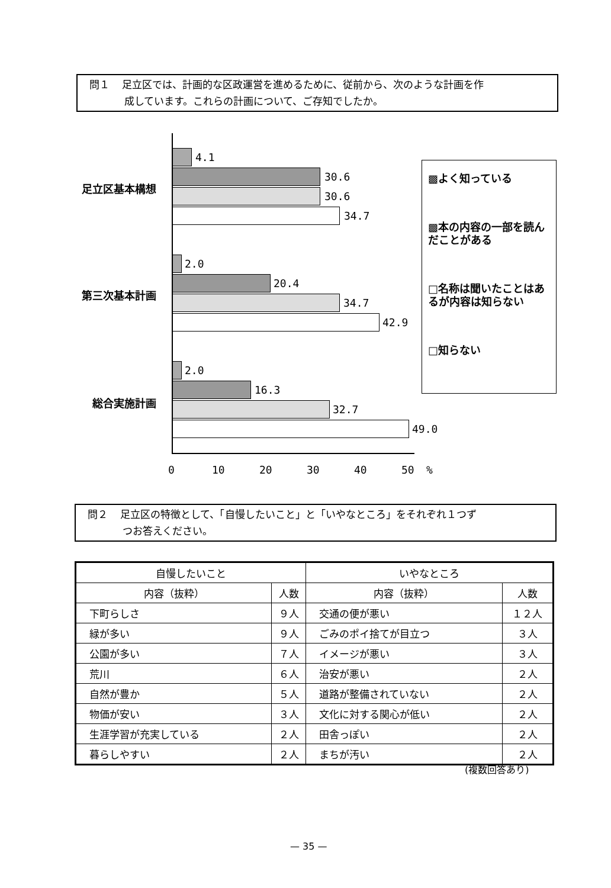問１ 足立区では、計画的な区政運営を進めるために、従前から、次のような計画を作
成しています。これらの計画について、ご存知でしたか。
足立区基本構想
第三次基本計画
総合実施計画
4.1
30.6
30.6
34.7
2.0
20.4
34.7
42.9
2.0
16.3
32.7
49.0
0 10 20 30 40 50 %
▩よく知っている
▩本の内容の一部を読んだことがある
□名称は聞いたことはあるが内容は知らない
□知らない
問２ 足立区の特徴として、「自慢したいこと」と「いやなところ」をそれぞれ１つず
つお答えください。
| 自慢したいこと | | いやなところ | |
| --- | --- | --- | --- |
| 内容（抜粋） | 人数 | 内容（抜粋） | 人数 |
| 下町らしさ | ９人 | 交通の便が悪い | １２人 |
| 緑が多い | ９人 | ごみのポイ捨てが目立つ | ３人 |
| 公園が多い | ７人 | イメージが悪い | ３人 |
| 荒川 | ６人 | 治安が悪い | ２人 |
| 自然が豊か | ５人 | 道路が整備されていない | ２人 |
| 物価が安い | ３人 | 文化に対する関心が低い | ２人 |
| 生涯学習が充実している | ２人 | 田舎っぽい | ２人 |
| 暮らしやすい | ２人 | まちが汚い | ２人 |
(複数回答あり)
— 35 —